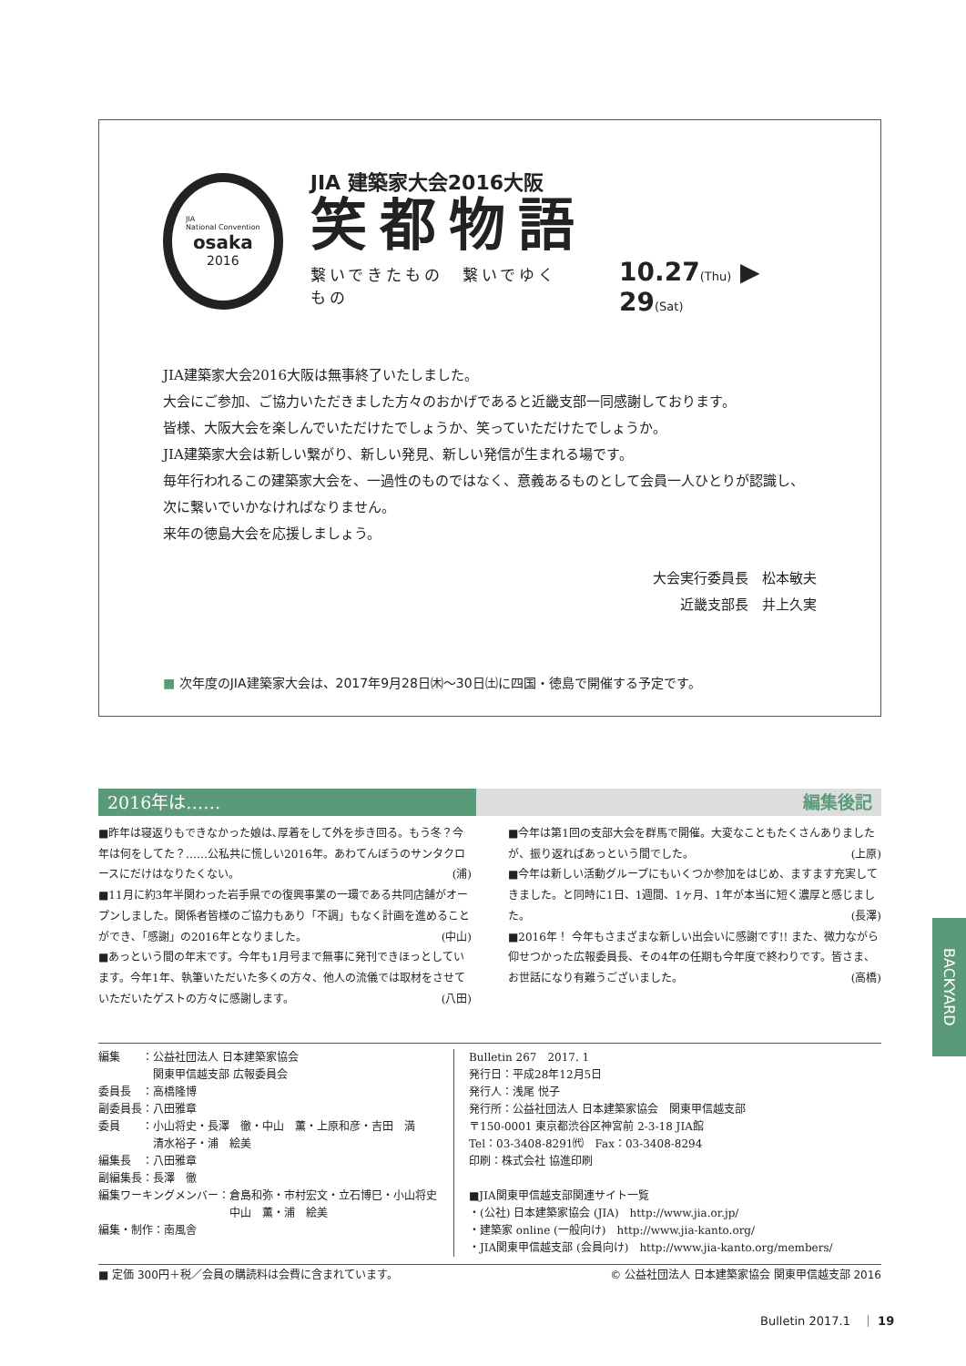JIA
National Convention
osaka
2016
JIA 建築家大会2016大阪
笑都物語
繋いできたもの　繋いでゆくもの 10.27(Thu) ▶ 29(Sat)
JIA建築家大会2016大阪は無事終了いたしました。
大会にご参加、ご協力いただきました方々のおかげであると近畿支部一同感謝しております。
皆様、大阪大会を楽しんでいただけたでしょうか、笑っていただけたでしょうか。
JIA建築家大会は新しい繋がり、新しい発見、新しい発信が生まれる場です。
毎年行われるこの建築家大会を、一過性のものではなく、意義あるものとして会員一人ひとりが認識し、
次に繋いでいかなければなりません。
来年の徳島大会を応援しましょう。
大会実行委員長　松本敏夫
近畿支部長　井上久実
■ 次年度のJIA建築家大会は、2017年9月28日㈭〜30日㈯に四国・徳島で開催する予定です。
2016年は…… 編集後記
■昨年は寝返りもできなかった娘は､厚着をして外を歩き回る。もう冬？今年は何をしてた？……公私共に慌しい2016年。あわてんぼうのサンタクロースにだけはなりたくない。 (浦)
■11月に約3年半関わった岩手県での復興事業の一環である共同店舗がオープンしました。関係者皆様のご協力もあり「不調」もなく計画を進めることができ､「感謝」の2016年となりました。 (中山)
■あっという間の年末です。今年も1月号まで無事に発刊できほっとしています。今年1年、執筆いただいた多くの方々、他人の流儀では取材をさせていただいたゲストの方々に感謝します。 (八田)
■今年は第1回の支部大会を群馬で開催。大変なこともたくさんありましたが、振り返ればあっという間でした。 (上原)
■今年は新しい活動グループにもいくつか参加をはじめ、ますます充実してきました。と同時に1日、1週間、1ヶ月、1年が本当に短く濃厚と感じました。 (長澤)
■2016年！ 今年もさまざまな新しい出会いに感謝です!! また、微力ながら仰せつかった広報委員長、その4年の任期も今年度で終わりです。皆さま、お世話になり有難うございました。 (高橋)
編集　　：公益社団法人 日本建築家協会
　　　　　関東甲信越支部 広報委員会
委員長　：高橋隆博
副委員長：八田雅章
委員　　：小山将史・長澤　徹・中山　薫・上原和彦・吉田　満
　　　　　清水裕子・浦　絵美
編集長　：八田雅章
副編集長：長澤　徹
編集ワーキングメンバー：倉島和弥・市村宏文・立石博巳・小山将史
　　　　　　　　　　　　中山　薫・浦　絵美
編集・制作：南風舎
Bulletin 267　2017. 1
発行日：平成28年12月5日
発行人：浅尾 悦子
発行所：公益社団法人 日本建築家協会　関東甲信越支部
〒150-0001 東京都渋谷区神宮前 2-3-18 JIA館
Tel：03-3408-8291㈹　Fax：03-3408-8294
印刷：株式会社 協進印刷
■JIA関東甲信越支部関連サイト一覧
・(公社) 日本建築家協会 (JIA)　http://www.jia.or.jp/
・建築家 online (一般向け)　http://www.jia-kanto.org/
・JIA関東甲信越支部 (会員向け)　http://www.jia-kanto.org/members/
■ 定価 300円＋税／会員の購読料は会費に含まれています。 © 公益社団法人 日本建築家協会 関東甲信越支部 2016
Bulletin 2017.1　｜ 19
BACKYARD